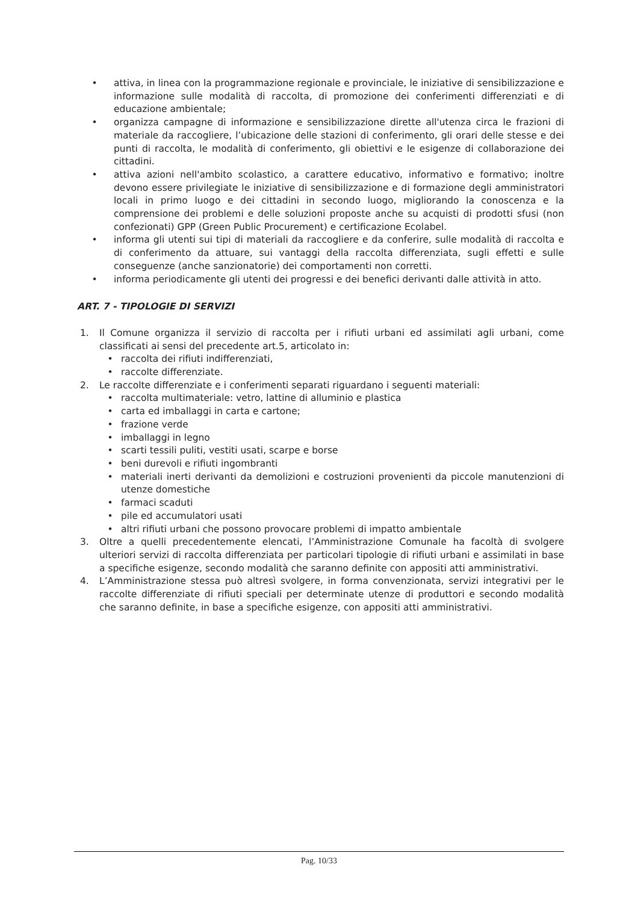• attiva, in linea con la programmazione regionale e provinciale, le iniziative di sensibilizzazione e informazione sulle modalità di raccolta, di promozione dei conferimenti differenziati e di educazione ambientale;
• organizza campagne di informazione e sensibilizzazione dirette all'utenza circa le frazioni di materiale da raccogliere, l’ubicazione delle stazioni di conferimento, gli orari delle stesse e dei punti di raccolta, le modalità di conferimento, gli obiettivi e le esigenze di collaborazione dei cittadini.
• attiva azioni nell'ambito scolastico, a carattere educativo, informativo e formativo; inoltre devono essere privilegiate le iniziative di sensibilizzazione e di formazione degli amministratori locali in primo luogo e dei cittadini in secondo luogo, migliorando la conoscenza e la comprensione dei problemi e delle soluzioni proposte anche su acquisti di prodotti sfusi (non confezionati) GPP (Green Public Procurement) e certificazione Ecolabel.
• informa gli utenti sui tipi di materiali da raccogliere e da conferire, sulle modalità di raccolta e di conferimento da attuare, sui vantaggi della raccolta differenziata, sugli effetti e sulle conseguenze (anche sanzionatorie) dei comportamenti non corretti.
• informa periodicamente gli utenti dei progressi e dei benefici derivanti dalle attività in atto.
ART. 7 - TIPOLOGIE DI SERVIZI
1. Il Comune organizza il servizio di raccolta per i rifiuti urbani ed assimilati agli urbani, come classificati ai sensi del precedente art.5, articolato in:
• raccolta dei rifiuti indifferenziati,
• raccolte differenziate.
2. Le raccolte differenziate e i conferimenti separati riguardano i seguenti materiali:
• raccolta multimateriale: vetro, lattine di alluminio e plastica
• carta ed imballaggi in carta e cartone;
• frazione verde
• imballaggi in legno
• scarti tessili puliti, vestiti usati, scarpe e borse
• beni durevoli e rifiuti ingombranti
• materiali inerti derivanti da demolizioni e costruzioni provenienti da piccole manutenzioni di utenze domestiche
• farmaci scaduti
• pile ed accumulatori usati
• altri rifiuti urbani che possono provocare problemi di impatto ambientale
3. Oltre a quelli precedentemente elencati, l’Amministrazione Comunale ha facoltà di svolgere ulteriori servizi di raccolta differenziata per particolari tipologie di rifiuti urbani e assimilati in base a specifiche esigenze, secondo modalità che saranno definite con appositi atti amministrativi.
4. L’Amministrazione stessa può altresì svolgere, in forma convenzionata, servizi integrativi per le raccolte differenziate di rifiuti speciali per determinate utenze di produttori e secondo modalità che saranno definite, in base a specifiche esigenze, con appositi atti amministrativi.
Pag. 10/33